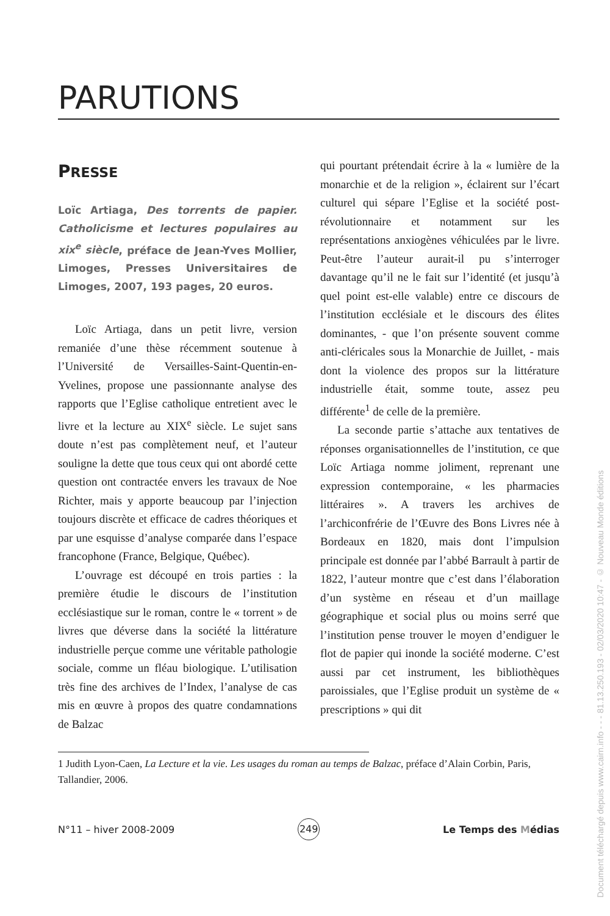PARUTIONS
PRESSE
Loïc Artiaga, Des torrents de papier. Catholicisme et lectures populaires au xix<sup>e</sup> siècle, préface de Jean-Yves Mollier, Limoges, Presses Universitaires de Limoges, 2007, 193 pages, 20 euros.
Loïc Artiaga, dans un petit livre, version remaniée d’une thèse récemment soutenue à l’Université de Versailles-Saint-Quentin-en-Yvelines, propose une passionnante analyse des rapports que l’Eglise catholique entretient avec le livre et la lecture au XIX<sup>e</sup> siècle. Le sujet sans doute n’est pas complètement neuf, et l’auteur souligne la dette que tous ceux qui ont abordé cette question ont contractée envers les travaux de Noe Richter, mais y apporte beaucoup par l’injection toujours discrète et efficace de cadres théoriques et par une esquisse d’analyse comparée dans l’espace francophone (France, Belgique, Québec).
L’ouvrage est découpé en trois parties : la première étudie le discours de l’institution ecclésiastique sur le roman, contre le « torrent » de livres que déverse dans la société la littérature industrielle perçue comme une véritable pathologie sociale, comme un fléau biologique. L’utilisation très fine des archives de l’Index, l’analyse de cas mis en œuvre à propos des quatre condamnations de Balzac
qui pourtant prétendait écrire à la « lumière de la monarchie et de la religion », éclairent sur l’écart culturel qui sépare l’Eglise et la société post-révolutionnaire et notamment sur les représentations anxiogènes véhiculées par le livre. Peut-être l’auteur aurait-il pu s’interroger davantage qu’il ne le fait sur l’identité (et jusqu’à quel point est-elle valable) entre ce discours de l’institution ecclésiale et le discours des élites dominantes, - que l’on présente souvent comme anti-cléricales sous la Monarchie de Juillet, - mais dont la violence des propos sur la littérature industrielle était, somme toute, assez peu différente<sup>1</sup> de celle de la première.
La seconde partie s’attache aux tentatives de réponses organisationnelles de l’institution, ce que Loïc Artiaga nomme joliment, reprenant une expression contemporaine, « les pharmacies littéraires ». A travers les archives de l’archiconfrérie de l’Œuvre des Bons Livres née à Bordeaux en 1820, mais dont l’impulsion principale est donnée par l’abbé Barrault à partir de 1822, l’auteur montre que c’est dans l’élaboration d’un système en réseau et d’un maillage géographique et social plus ou moins serré que l’institution pense trouver le moyen d’endiguer le flot de papier qui inonde la société moderne. C’est aussi par cet instrument, les bibliothèques paroissiales, que l’Eglise produit un système de « prescriptions » qui dit
1 Judith Lyon-Caen, La Lecture et la vie. Les usages du roman au temps de Balzac, préface d’Alain Corbin, Paris, Tallandier, 2006.
N°11 – hiver 2008-2009 249 Le Temps des Médias
Document téléchargé depuis www.cairn.info - - - 81.13.250.193 - 02/03/2020 10:47 - © Nouveau Monde éditions